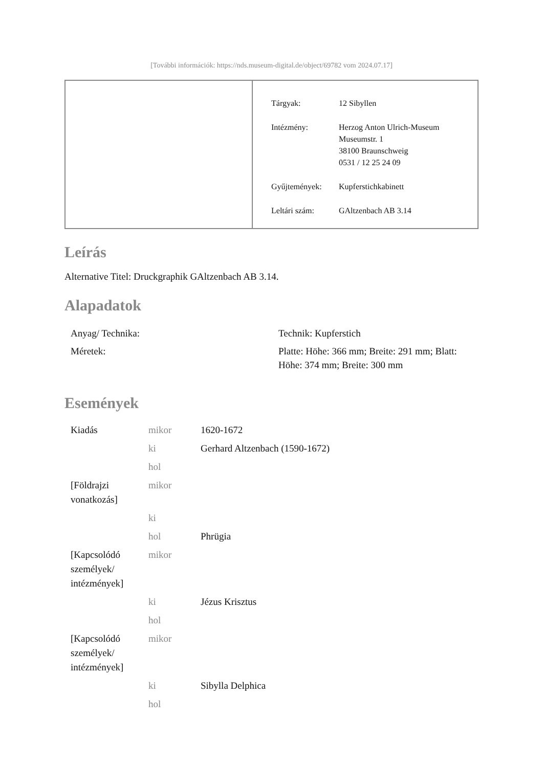[További információk: https://nds.museum-digital.de/object/69782 vom 2024.07.17]
| Tárgyak: | 12 Sibyllen |
| Intézmény: | Herzog Anton Ulrich-Museum Museumstr. 1 38100 Braunschweig 0531 / 12 25 24 09 |
| Gyűjtemények: | Kupferstichkabinett |
| Leltári szám: | GAltzenbach AB 3.14 |
Leírás
Alternative Titel: Druckgraphik GAltzenbach AB 3.14.
Alapadatok
| Anyag/ Technika: | Technik: Kupferstich |
| Méretek: | Platte: Höhe: 366 mm; Breite: 291 mm; Blatt: Höhe: 374 mm; Breite: 300 mm |
Események
| Kiadás | mikor | 1620-1672 |
| | ki | Gerhard Altzenbach (1590-1672) |
| | hol | |
| [Földrajzi vonatkozás] | mikor | |
| | ki | |
| | hol | Phrügia |
| [Kapcsolódó személyek/ intézmények] | mikor | |
| | ki | Jézus Krisztus |
| | hol | |
| [Kapcsolódó személyek/ intézmények] | mikor | |
| | ki | Sibylla Delphica |
| | hol | |